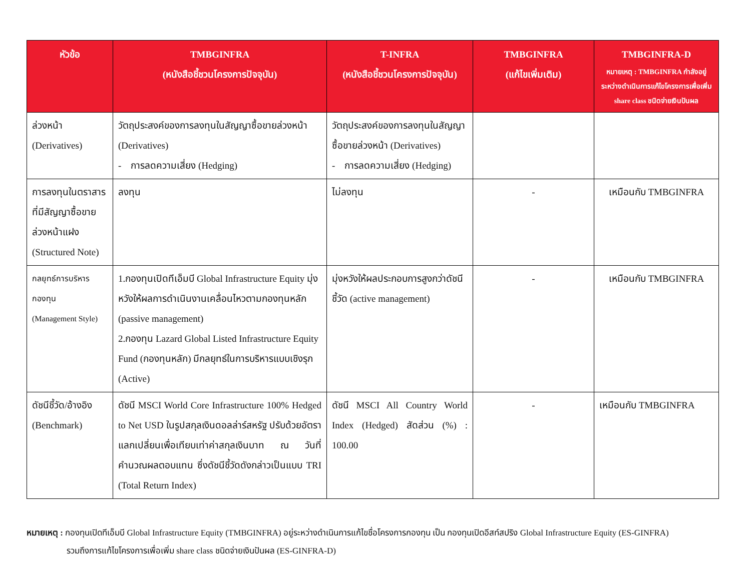| หัวข้อ | TMBGINFRA (หนังสือชี้ชวนโครงการปัจจุบัน) | T-INFRA (หนังสือชี้ชวนโครงการปัจจุบัน) | TMBGINFRA (แก้ไขเพิ่มเติม) | TMBGINFRA-D หมายเหตุ : TMBGINFRA กำลังอยู่ระหว่างดำเนินการแก้ไขโครงการเพื่อเพิ่ม share class ชนิดจ่ายเงินปันผล |
| --- | --- | --- | --- | --- |
| ล่วงหน้า (Derivatives) | วัตถุประสงค์ของการลงทุนในสัญญาซื้อขายล่วงหน้า (Derivatives) - การลดความเสี่ยง (Hedging) | วัตถุประสงค์ของการลงทุนในสัญญาซื้อขายล่วงหน้า (Derivatives) - การลดความเสี่ยง (Hedging) | | |
| การลงทุนในตราสารที่มีสัญญาซื้อขายล่วงหน้าแฝง (Structured Note) | ลงทุน | ไม่ลงทุน | - | เหมือนกับ TMBGINFRA |
| กลยุทธ์การบริหารกองทุน (Management Style) | 1.กองทุนเปิดทีเอ็มบี Global Infrastructure Equity มุ่งหวังให้ผลการดำเนินงานเคลื่อนไหวตามกองทุนหลัก (passive management) 2.กองทุน Lazard Global Listed Infrastructure Equity Fund (กองทุนหลัก) มีกลยุทธ์ในการบริหารแบบเชิงรุก (Active) | มุ่งหวังให้ผลประกอบการสูงกว่าดัชนีชี้วัด (active management) | - | เหมือนกับ TMBGINFRA |
| ดัชนีชี้วัด/อ้างอิง (Benchmark) | ดัชนี MSCI World Core Infrastructure 100% Hedged to Net USD ในรูปสกุลเงินดอลล่าร์สหรัฐ ปรับด้วยอัตราแลกเปลี่ยนเพื่อเทียบเท่าค่าสกุลเงินบาท ณ วันที่คำนวณผลตอบแทน ซึ่งดัชนีชี้วัดดังกล่าวเป็นแบบ TRI (Total Return Index) | ดัชนี MSCI All Country World Index (Hedged) สัดส่วน (%) : 100.00 | - | เหมือนกับ TMBGINFRA |
หมายเหตุ : กองทุนเปิดทีเอ็มบี Global Infrastructure Equity (TMBGINFRA) อยู่ระหว่างดำเนินการแก้ไขชื่อโครงการกองทุน เป็น กองทุนเปิดอีสท์สปริง Global Infrastructure Equity (ES-GINFRA)
รวมถึงการแก้ไขโครงการเพื่อเพิ่ม share class ชนิดจ่ายเงินปันผล (ES-GINFRA-D)